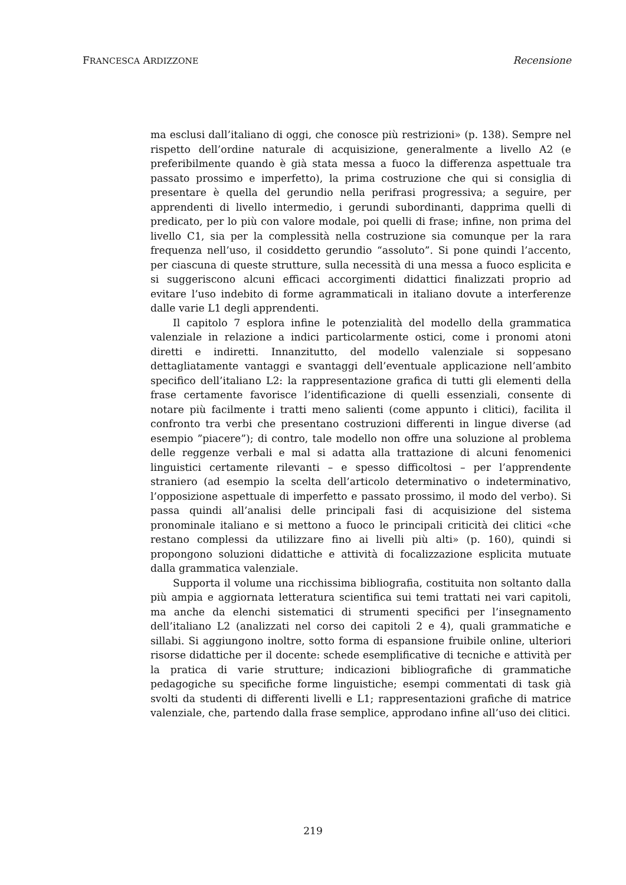FRANCESCA ARDIZZONE Recensione
ma esclusi dall’italiano di oggi, che conosce più restrizioni» (p. 138). Sempre nel rispetto dell’ordine naturale di acquisizione, generalmente a livello A2 (e preferibilmente quando è già stata messa a fuoco la differenza aspettuale tra passato prossimo e imperfetto), la prima costruzione che qui si consiglia di presentare è quella del gerundio nella perifrasi progressiva; a seguire, per apprendenti di livello intermedio, i gerundi subordinanti, dapprima quelli di predicato, per lo più con valore modale, poi quelli di frase; infine, non prima del livello C1, sia per la complessità nella costruzione sia comunque per la rara frequenza nell’uso, il cosiddetto gerundio “assoluto”. Si pone quindi l’accento, per ciascuna di queste strutture, sulla necessità di una messa a fuoco esplicita e si suggeriscono alcuni efficaci accorgimenti didattici finalizzati proprio ad evitare l’uso indebito di forme agrammaticali in italiano dovute a interferenze dalle varie L1 degli apprendenti.
Il capitolo 7 esplora infine le potenzialità del modello della grammatica valenziale in relazione a indici particolarmente ostici, come i pronomi atoni diretti e indiretti. Innanzitutto, del modello valenziale si soppesano dettagliatamente vantaggi e svantaggi dell’eventuale applicazione nell’ambito specifico dell’italiano L2: la rappresentazione grafica di tutti gli elementi della frase certamente favorisce l’identificazione di quelli essenziali, consente di notare più facilmente i tratti meno salienti (come appunto i clitici), facilita il confronto tra verbi che presentano costruzioni differenti in lingue diverse (ad esempio ”piacere”); di contro, tale modello non offre una soluzione al problema delle reggenze verbali e mal si adatta alla trattazione di alcuni fenomenici linguistici certamente rilevanti – e spesso difficoltosi – per l’apprendente straniero (ad esempio la scelta dell’articolo determinativo o indeterminativo, l’opposizione aspettuale di imperfetto e passato prossimo, il modo del verbo). Si passa quindi all’analisi delle principali fasi di acquisizione del sistema pronominale italiano e si mettono a fuoco le principali criticità dei clitici «che restano complessi da utilizzare fino ai livelli più alti» (p. 160), quindi si propongono soluzioni didattiche e attività di focalizzazione esplicita mutuate dalla grammatica valenziale.
Supporta il volume una ricchissima bibliografia, costituita non soltanto dalla più ampia e aggiornata letteratura scientifica sui temi trattati nei vari capitoli, ma anche da elenchi sistematici di strumenti specifici per l’insegnamento dell’italiano L2 (analizzati nel corso dei capitoli 2 e 4), quali grammatiche e sillabi. Si aggiungono inoltre, sotto forma di espansione fruibile online, ulteriori risorse didattiche per il docente: schede esemplificative di tecniche e attività per la pratica di varie strutture; indicazioni bibliografiche di grammatiche pedagogiche su specifiche forme linguistiche; esempi commentati di task già svolti da studenti di differenti livelli e L1; rappresentazioni grafiche di matrice valenziale, che, partendo dalla frase semplice, approdano infine all’uso dei clitici.
219